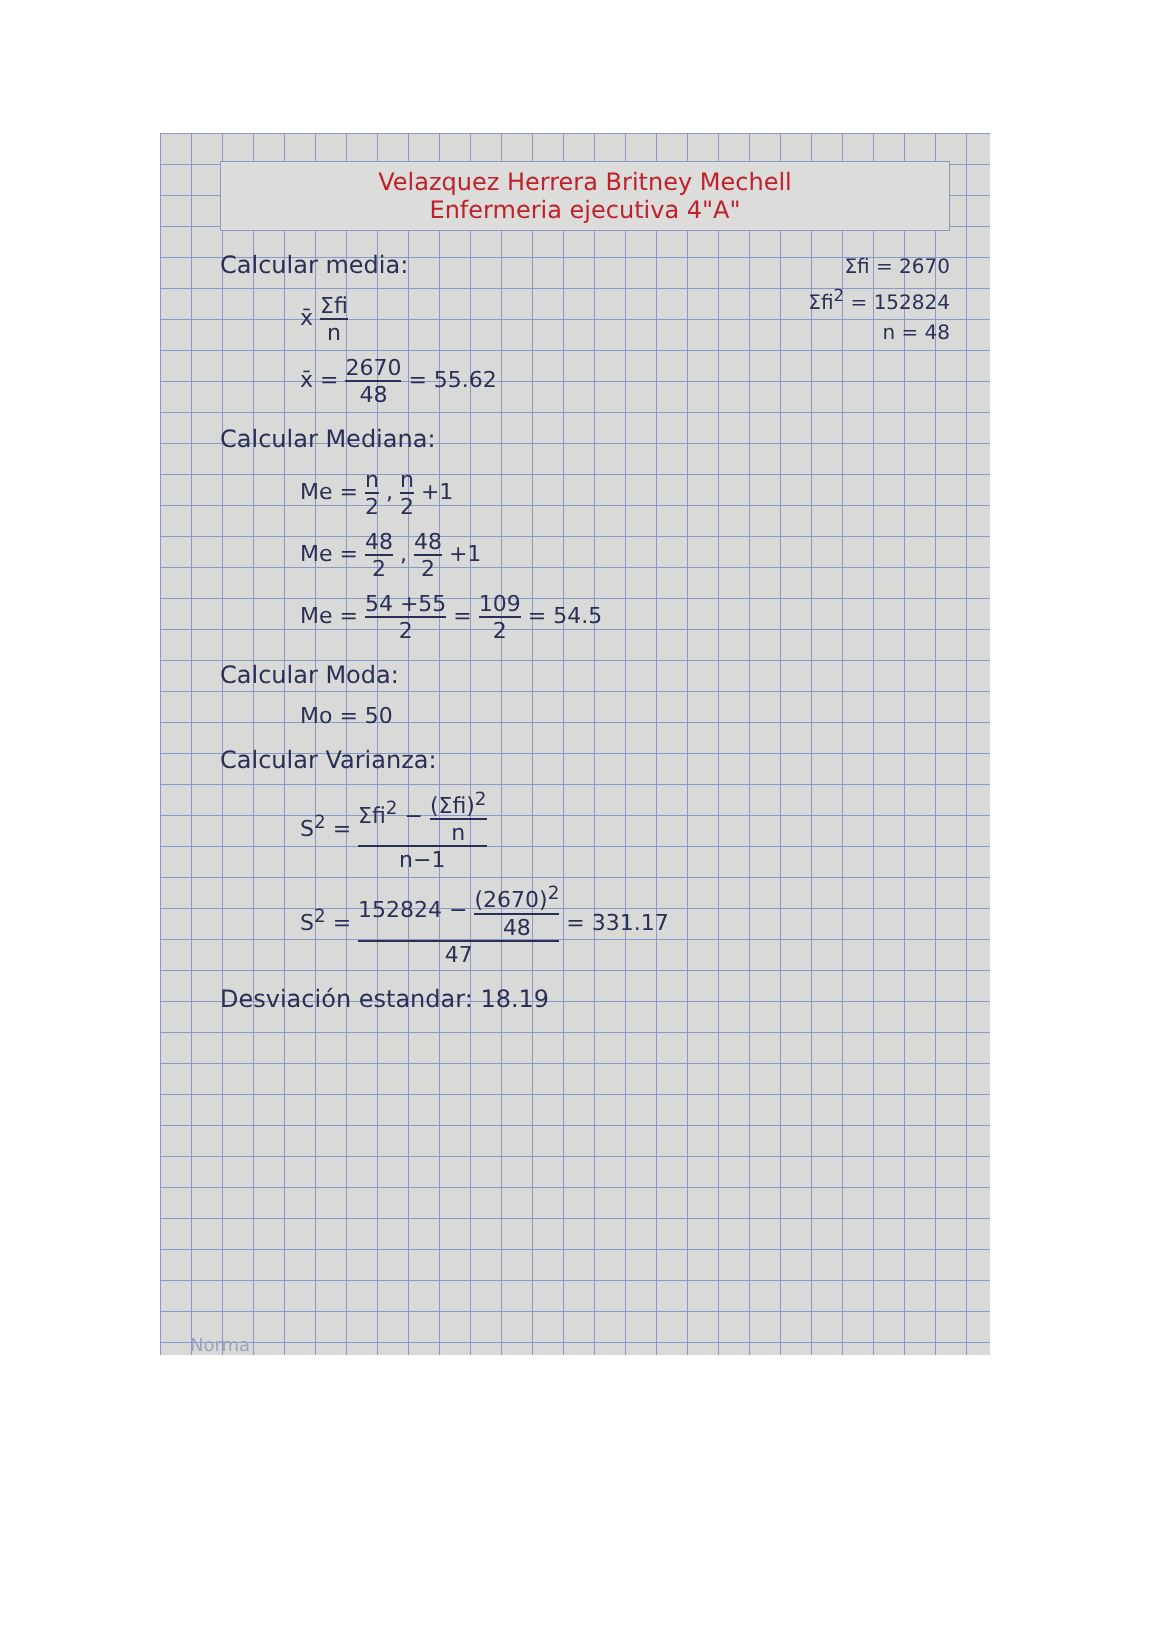Velazquez Herrera Britney Mechell
Enfermeria ejecutiva 4"A"
Σfi = 2670
Σfi<sup>2</sup> = 152824
n = 48
Calcular media:
x̄ Σfi n
x̄ = 2670 48 = 55.62
Calcular Mediana:
Me = n 2 , n 2 +1
Me = 48 2 , 48 2 +1
Me = 54 +55 2 = 109 2 = 54.5
Calcular Moda:
Mo = 50
Calcular Varianza:
S<sup>2</sup> = Σfi<sup>2</sup> − (Σfi)<sup>2</sup> n n−1
S<sup>2</sup> = 152824 − (2670)<sup>2</sup> 48 47 = 331.17
Desviación estandar: 18.19
Norma